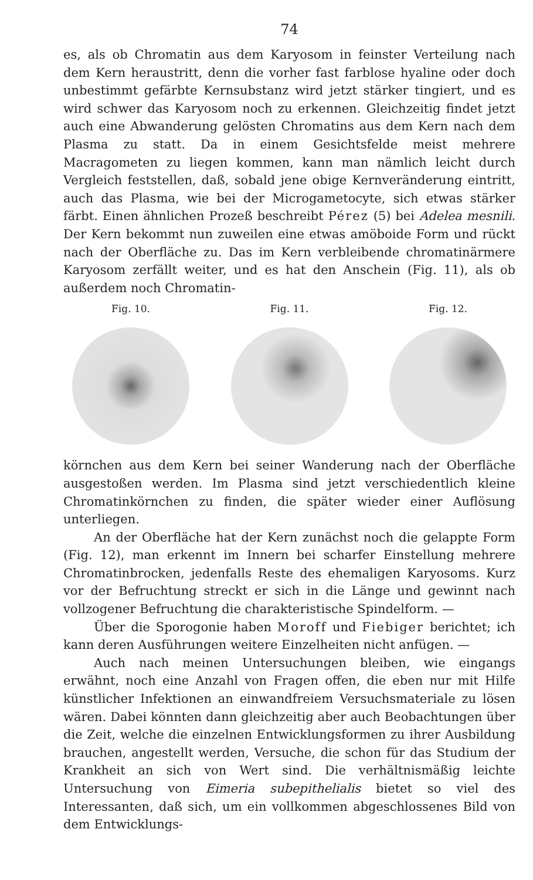74
es, als ob Chromatin aus dem Karyosom in feinster Verteilung nach dem Kern heraustritt, denn die vorher fast farblose hyaline oder doch unbestimmt gefärbte Kernsubstanz wird jetzt stärker tingiert, und es wird schwer das Karyosom noch zu erkennen. Gleichzeitig findet jetzt auch eine Abwanderung gelösten Chromatins aus dem Kern nach dem Plasma zu statt. Da in einem Gesichtsfelde meist mehrere Macragometen zu liegen kommen, kann man nämlich leicht durch Vergleich feststellen, daß, sobald jene obige Kernveränderung eintritt, auch das Plasma, wie bei der Microgametocyte, sich etwas stärker färbt. Einen ähnlichen Prozeß beschreibt Pérez (5) bei Adelea mesnili. Der Kern bekommt nun zuweilen eine etwas amöboide Form und rückt nach der Oberfläche zu. Das im Kern verbleibende chromatinärmere Karyosom zerfällt weiter, und es hat den Anschein (Fig. 11), als ob außerdem noch Chromatin-
Fig. 10. Fig. 11. Fig. 12.
körnchen aus dem Kern bei seiner Wanderung nach der Oberfläche ausgestoßen werden. Im Plasma sind jetzt verschiedentlich kleine Chromatinkörnchen zu finden, die später wieder einer Auflösung unterliegen.
An der Oberfläche hat der Kern zunächst noch die gelappte Form (Fig. 12), man erkennt im Innern bei scharfer Einstellung mehrere Chromatinbrocken, jedenfalls Reste des ehemaligen Karyosoms. Kurz vor der Befruchtung streckt er sich in die Länge und gewinnt nach vollzogener Befruchtung die charakteristische Spindelform. —
Über die Sporogonie haben Moroff und Fiebiger berichtet; ich kann deren Ausführungen weitere Einzelheiten nicht anfügen. —
Auch nach meinen Untersuchungen bleiben, wie eingangs erwähnt, noch eine Anzahl von Fragen offen, die eben nur mit Hilfe künstlicher Infektionen an einwandfreiem Versuchsmateriale zu lösen wären. Dabei könnten dann gleichzeitig aber auch Beobachtungen über die Zeit, welche die einzelnen Entwicklungsformen zu ihrer Ausbildung brauchen, angestellt werden, Versuche, die schon für das Studium der Krankheit an sich von Wert sind. Die verhältnismäßig leichte Untersuchung von Eimeria subepithelialis bietet so viel des Interessanten, daß sich, um ein vollkommen abgeschlossenes Bild von dem Entwicklungs-